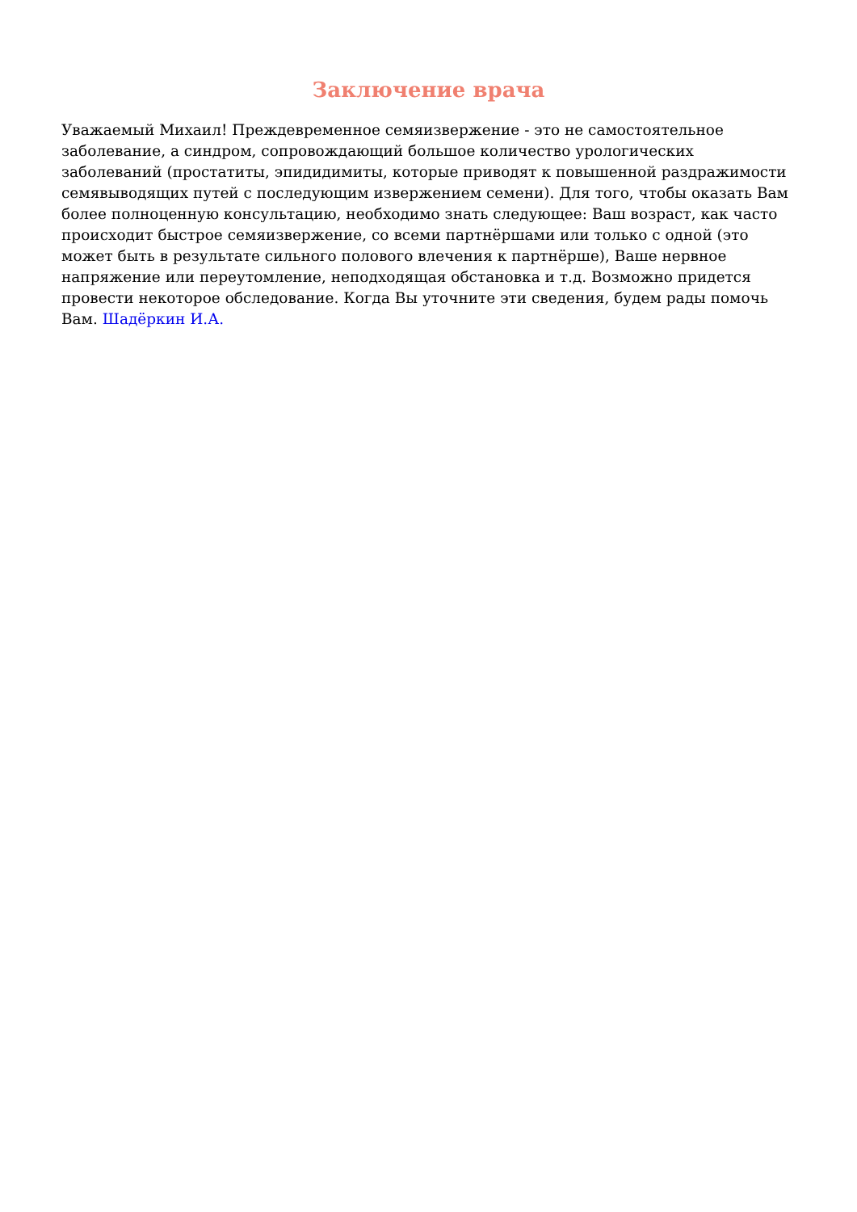Заключение врача
Уважаемый Михаил! Преждевременное семяизвержение - это не самостоятельное заболевание, а синдром, сопровождающий большое количество урологических заболеваний (простатиты, эпидидимиты, которые приводят к повышенной раздражимости семявыводящих путей с последующим извержением семени). Для того, чтобы оказать Вам более полноценную консультацию, необходимо знать следующее: Ваш возраст, как часто происходит быстрое семяизвержение, со всеми партнёршами или только с одной (это может быть в результате сильного полового влечения к партнёрше), Ваше нервное напряжение или переутомление, неподходящая обстановка и т.д. Возможно придется провести некоторое обследование. Когда Вы уточните эти сведения, будем рады помочь Вам. Шадёркин И.А.